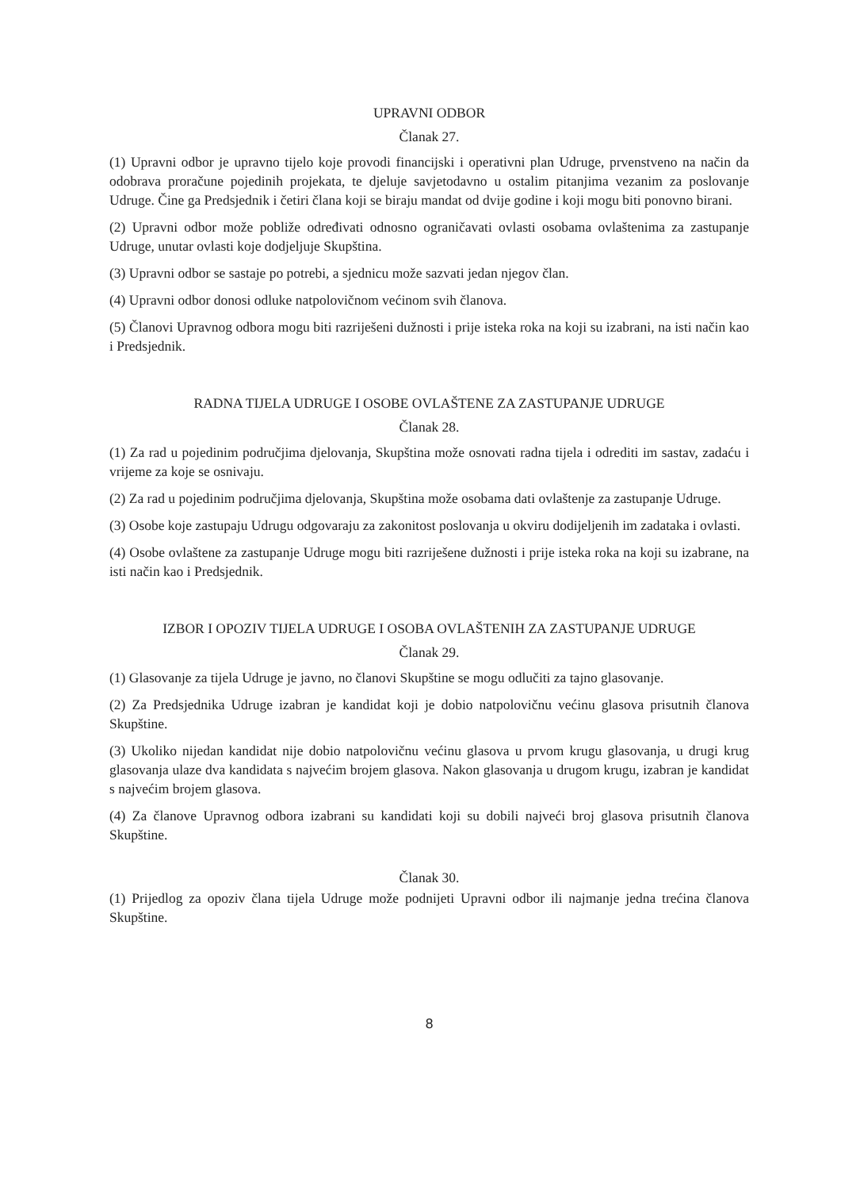UPRAVNI ODBOR
Članak 27.
(1) Upravni odbor je upravno tijelo koje provodi financijski i operativni plan Udruge, prvenstveno na način da odobrava proračune pojedinih projekata, te djeluje savjetodavno u ostalim pitanjima vezanim za poslovanje Udruge. Čine ga Predsjednik i četiri člana koji se biraju mandat od dvije godine i koji mogu biti ponovno birani.
(2) Upravni odbor može pobliže određivati odnosno ograničavati ovlasti osobama ovlaštenima za zastupanje Udruge, unutar ovlasti koje dodjeljuje Skupština.
(3) Upravni odbor se sastaje po potrebi, a sjednicu može sazvati jedan njegov član.
(4) Upravni odbor donosi odluke natpolovičnom većinom svih članova.
(5) Članovi Upravnog odbora mogu biti razriješeni dužnosti i prije isteka roka na koji su izabrani, na isti način kao i Predsjednik.
RADNA TIJELA UDRUGE I OSOBE OVLAŠTENE ZA ZASTUPANJE UDRUGE
Članak 28.
(1) Za rad u pojedinim područjima djelovanja, Skupština može osnovati radna tijela i odrediti im sastav, zadaću i vrijeme za koje se osnivaju.
(2) Za rad u pojedinim područjima djelovanja, Skupština može osobama dati ovlaštenje za zastupanje Udruge.
(3) Osobe koje zastupaju Udrugu odgovaraju za zakonitost poslovanja u okviru dodijeljenih im zadataka i ovlasti.
(4) Osobe ovlaštene za zastupanje Udruge mogu biti razriješene dužnosti i prije isteka roka na koji su izabrane, na isti način kao i Predsjednik.
IZBOR I OPOZIV TIJELA UDRUGE I OSOBA OVLAŠTENIH ZA ZASTUPANJE UDRUGE
Članak 29.
(1) Glasovanje za tijela Udruge je javno, no članovi Skupštine se mogu odlučiti za tajno glasovanje.
(2) Za Predsjednika Udruge izabran je kandidat koji je dobio natpolovičnu većinu glasova prisutnih članova Skupštine.
(3) Ukoliko nijedan kandidat nije dobio natpolovičnu većinu glasova u prvom krugu glasovanja, u drugi krug glasovanja ulaze dva kandidata s najvećim brojem glasova. Nakon glasovanja u drugom krugu, izabran je kandidat s najvećim brojem glasova.
(4) Za članove Upravnog odbora izabrani su kandidati koji su dobili najveći broj glasova prisutnih članova Skupštine.
Članak 30.
(1) Prijedlog za opoziv člana tijela Udruge može podnijeti Upravni odbor ili najmanje jedna trećina članova Skupštine.
8